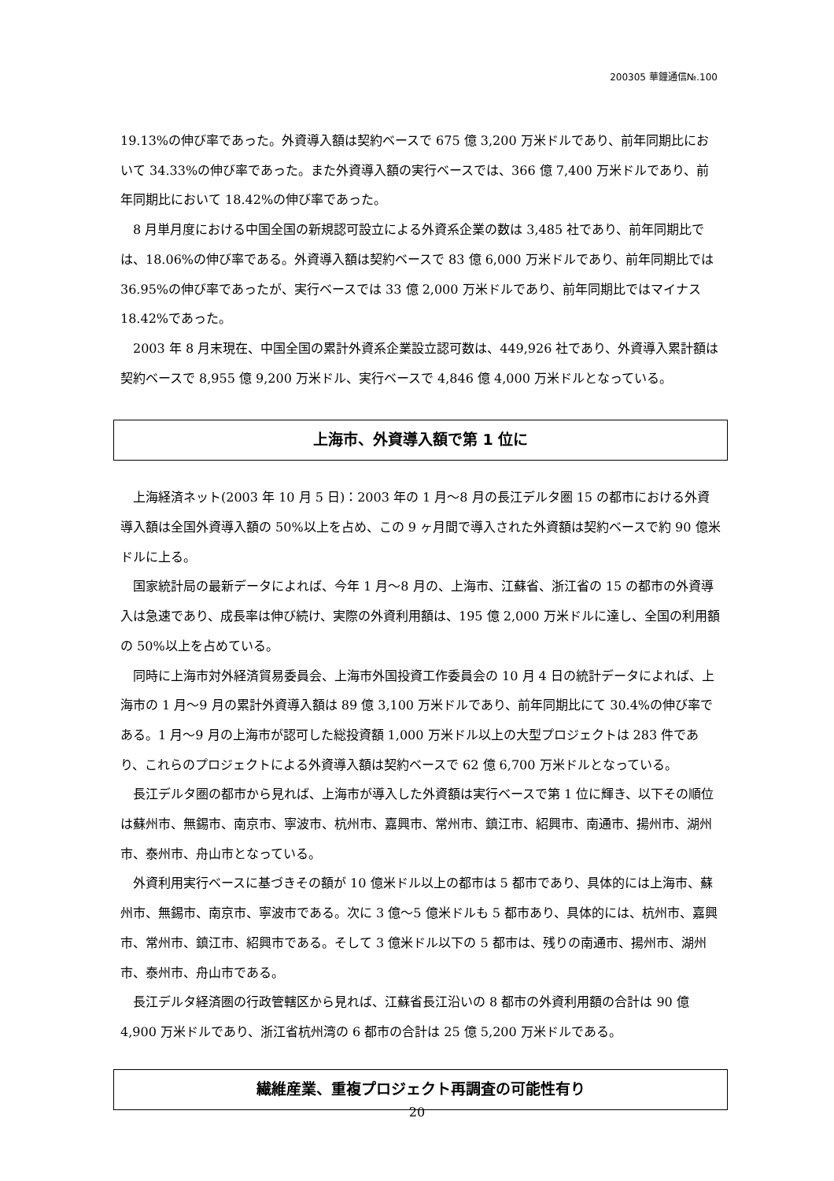200305 華鐘通信№.100
19.13%の伸び率であった。外資導入額は契約ベースで 675 億 3,200 万米ドルであり、前年同期比において 34.33%の伸び率であった。また外資導入額の実行ベースでは、366 億 7,400 万米ドルであり、前年同期比において 18.42%の伸び率であった。
8 月単月度における中国全国の新規認可設立による外資系企業の数は 3,485 社であり、前年同期比では、18.06%の伸び率である。外資導入額は契約ベースで 83 億 6,000 万米ドルであり、前年同期比では 36.95%の伸び率であったが、実行ベースでは 33 億 2,000 万米ドルであり、前年同期比ではマイナス 18.42%であった。
2003 年 8 月末現在、中国全国の累計外資系企業設立認可数は、449,926 社であり、外資導入累計額は契約ベースで 8,955 億 9,200 万米ドル、実行ベースで 4,846 億 4,000 万米ドルとなっている。
上海市、外資導入額で第 1 位に
上海経済ネット(2003 年 10 月 5 日)：2003 年の 1 月～8 月の長江デルタ圏 15 の都市における外資導入額は全国外資導入額の 50%以上を占め、この 9 ヶ月間で導入された外資額は契約ベースで約 90 億米ドルに上る。
国家統計局の最新データによれば、今年 1 月～8 月の、上海市、江蘇省、浙江省の 15 の都市の外資導入は急速であり、成長率は伸び続け、実際の外資利用額は、195 億 2,000 万米ドルに達し、全国の利用額の 50%以上を占めている。
同時に上海市対外経済貿易委員会、上海市外国投資工作委員会の 10 月 4 日の統計データによれば、上海市の 1 月～9 月の累計外資導入額は 89 億 3,100 万米ドルであり、前年同期比にて 30.4%の伸び率である。1 月～9 月の上海市が認可した総投資額 1,000 万米ドル以上の大型プロジェクトは 283 件であり、これらのプロジェクトによる外資導入額は契約ベースで 62 億 6,700 万米ドルとなっている。
長江デルタ圏の都市から見れば、上海市が導入した外資額は実行ベースで第 1 位に輝き、以下その順位は蘇州市、無錫市、南京市、寧波市、杭州市、嘉興市、常州市、鎮江市、紹興市、南通市、揚州市、湖州市、泰州市、舟山市となっている。
外資利用実行ベースに基づきその額が 10 億米ドル以上の都市は 5 都市であり、具体的には上海市、蘇州市、無錫市、南京市、寧波市である。次に 3 億～5 億米ドルも 5 都市あり、具体的には、杭州市、嘉興市、常州市、鎮江市、紹興市である。そして 3 億米ドル以下の 5 都市は、残りの南通市、揚州市、湖州市、泰州市、舟山市である。
長江デルタ経済圏の行政管轄区から見れば、江蘇省長江沿いの 8 都市の外資利用額の合計は 90 億 4,900 万米ドルであり、浙江省杭州湾の 6 都市の合計は 25 億 5,200 万米ドルである。
繊維産業、重複プロジェクト再調査の可能性有り
20